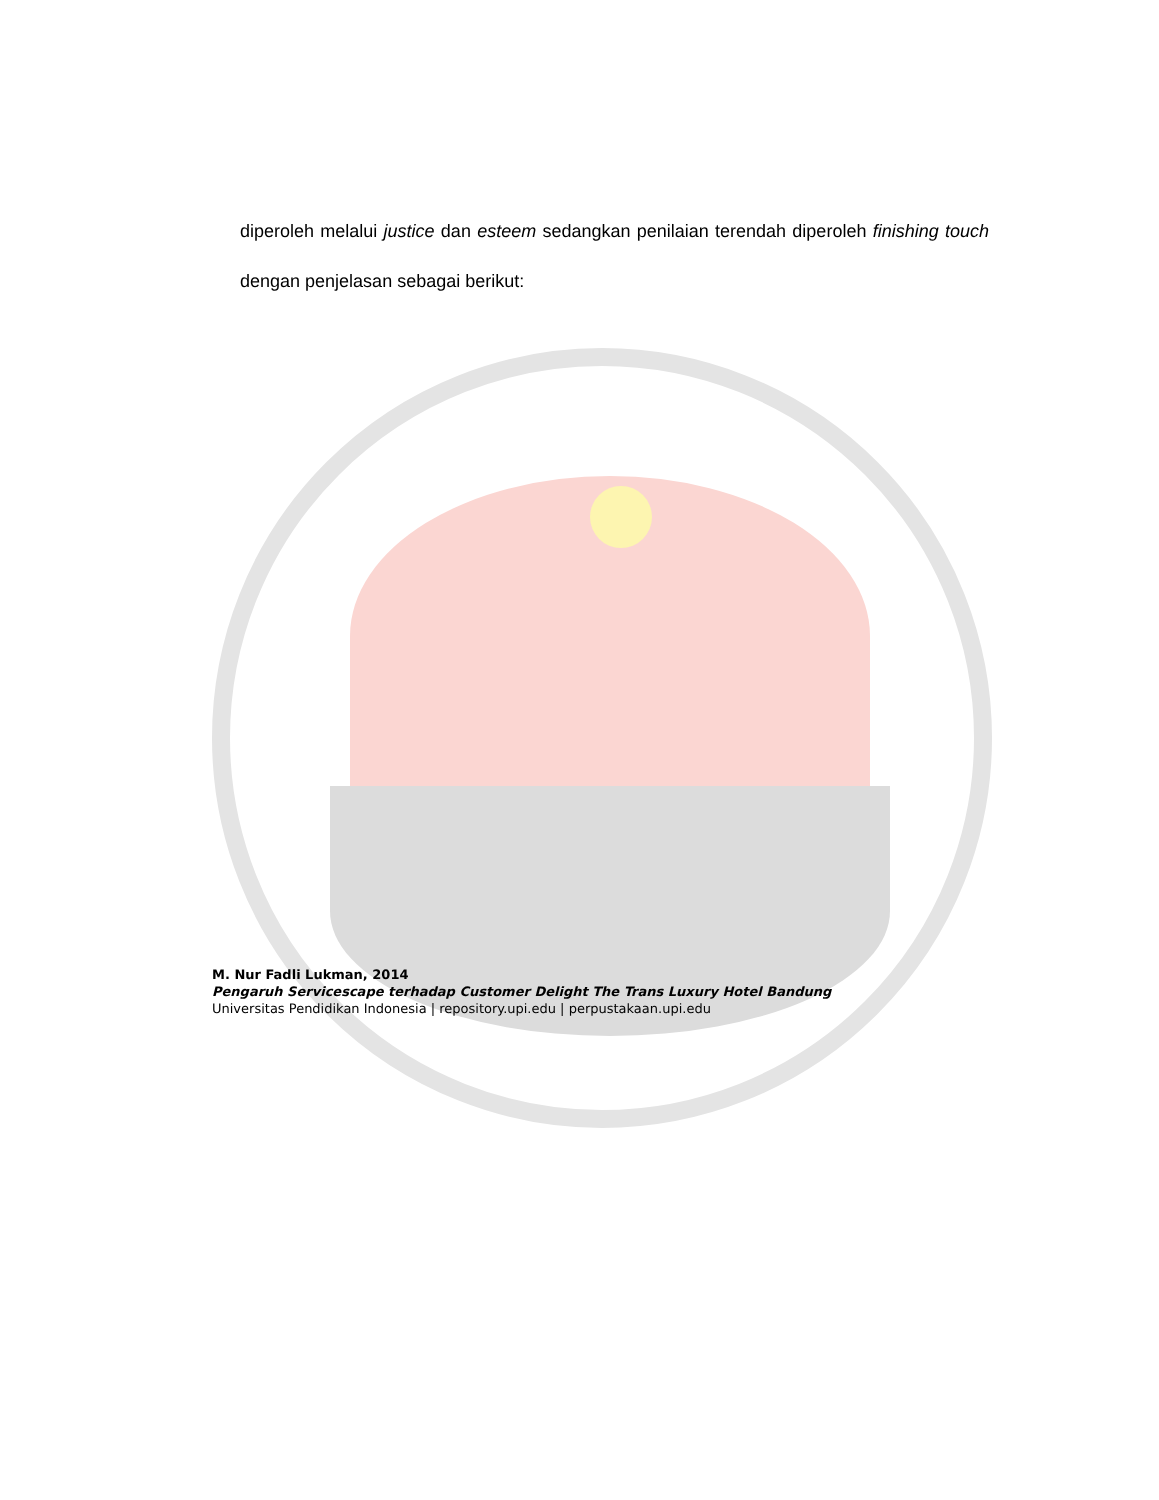diperoleh melalui justice dan esteem sedangkan penilaian terendah diperoleh finishing touch dengan penjelasan sebagai berikut:
M. Nur Fadli Lukman, 2014
Pengaruh Servicescape terhadap Customer Delight The Trans Luxury Hotel Bandung
Universitas Pendidikan Indonesia | repository.upi.edu | perpustakaan.upi.edu